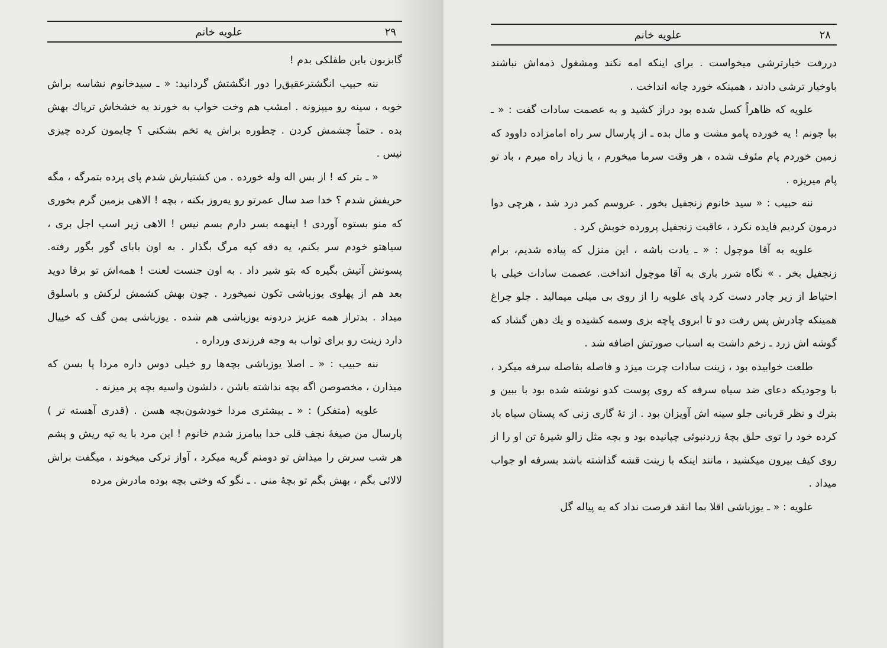۲۸ علویه خانم
دررفت خیارترشی میخواست . برای اینکه امه نکند ومشغول ذمه‌اش نباشند باوخیار ترشی دادند ، همینکه خورد چانه انداخت .
علویه که ظاهراً کسل شده بود دراز کشید و به عصمت سادات گفت : « ـ بیا جونم ! یه خورده پامو مشت و مال بده ـ از پارسال سر راه امامزاده داوود که زمین خوردم پام مئوف شده ، هر وقت سرما میخورم ، یا زیاد راه میرم ، باد تو پام میریزه .
ننه حبیب : « سید خانوم زنجفیل بخور . عروسم کمر درد شد ، هرچی دوا درمون کردیم فایده نکرد ، عاقبت زنجفیل پرورده خوبش کرد .
علویه به آقا موچول : « ـ یادت باشه ، این منزل که پیاده شدیم، برام زنجفیل بخر . » نگاه شرر باری به آقا موچول انداخت. عصمت سادات خیلی با احتیاط از زیر چادر دست کرد پای علویه را از روی بی میلی میمالید . جلو چراغ همینکه چادرش پس رفت دو تا ابروی پاچه بزی وسمه کشیده و یك دهن گشاد که گوشه اش زرد ـ زخم داشت به اسباب صورتش اضافه شد .
طلعت خوابیده بود ، زینت سادات چرت میزد و فاصله بفاصله سرفه میکرد ، با وجودیکه دعای ضد سیاه سرفه که روی پوست کدو نوشته شده بود با ببین و بترك و نظر قربانی جلو سینه اش آویزان بود . از تهٔ گاری زنی که پستان سیاه باد کرده خود را توی حلق بچهٔ زردنبوئی چپانیده بود و بچه مثل زالو شیرهٔ تن او را از روی کیف بیرون میکشید ، مانند اینکه با زینت قشه گذاشته باشد بسرفه او جواب میداد .
علویه : « ـ یوزباشی اقلا بما انقد فرصت نداد که یه پیاله گل
۲۹ علویه خانم
گابزبون باین طفلکی بدم !
ننه حبیب انگشترعقیق‌را دور انگشتش گردانید: « ـ سیدخانوم نشاسه براش خوبه ، سینه رو میپزونه . امشب هم وخت خواب به خورند یه خشخاش تریاك بهش بده . حتماً چشمش کردن . چطوره براش یه تخم بشکنی ؟ چایمون کرده چیزی نیس .
« ـ بتر که ! از بس اله وله خورده . من کشتیارش شدم پای پرده بتمرگه ، مگه حریفش شدم ؟ خدا صد سال عمرتو رو یه‌روز بکنه ، بچه ! الاهی بزمین گرم بخوری که منو بستوه آوردی ! اینهمه بسر دارم بسم نیس ! الاهی زیر اسب اجل بری ، سیاهتو خودم سر بکنم، یه دقه کپه مرگ بگذار . به اون بابای گور بگور رفته. پسونش آتیش بگیره که بتو شیر داد . به اون جنست لعنت ! همه‌اش تو برفا دوید بعد هم از پهلوی یوزباشی تکون نمیخورد . چون بهش کشمش لرکش و باسلوق میداد . بدتراز همه عزیز دردونه یوزباشی هم شده . یوزباشی بمن گف که خییال دارد زینت رو برای ثواب به وجه فرزندی ورداره .
ننه حبیب : « ـ اصلا یوزباشی بچه‌ها رو خیلی دوس داره مردا پا بسن که میذارن ، مخصوصن اگه بچه نداشته باشن ، دلشون واسیه بچه پر میزنه .
علویه (متفکر) : « ـ بیشتری مردا خودشون‌بچه هسن . (قدری آهسته تر ) پارسال من صیغهٔ نجف قلی خدا بیامرز شدم خانوم ! این مرد با یه تپه ریش و پشم هر شب سرش را میذاش تو دومنم گریه میکرد ، آواز ترکی میخوند ، میگفت براش لالائی بگم ، بهش بگم تو بچهٔ منی . ـ نگو که وختی بچه بوده مادرش مرده